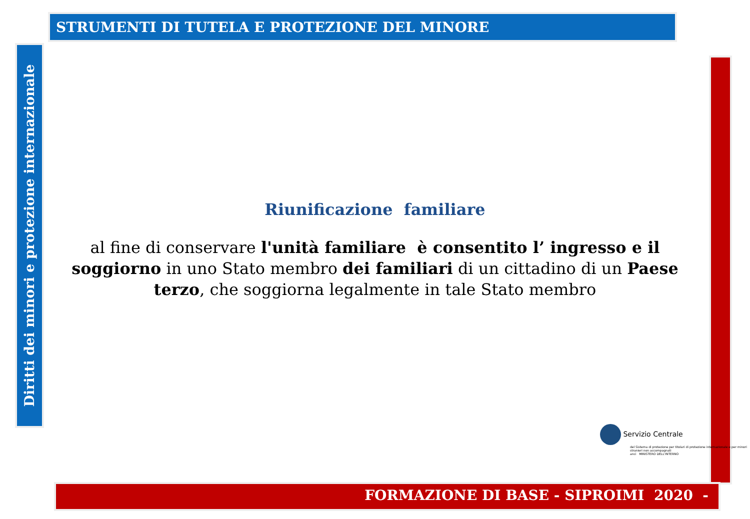STRUMENTI DI TUTELA E PROTEZIONE DEL MINORE
Diritti dei minori e protezione internazionale
Riunificazione familiare
al fine di conservare l'unità familiare è consentito l’ ingresso e il soggiorno in uno Stato membro dei familiari di un cittadino di un Paese terzo, che soggiorna legalmente in tale Stato membro
Servizio Centrale
del Sistema di protezione per titolari di protezione internazionale e per minori stranieri non accompagnati
anci MINISTERO DELL'INTERNO
FORMAZIONE DI BASE - SIPROIMI 2020 -